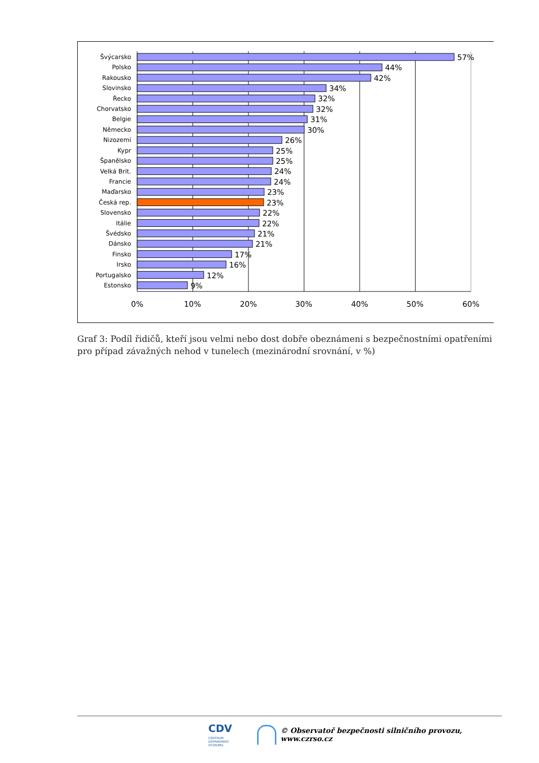Švýcarsko
Polsko
Rakousko
Slovinsko
Řecko
Chorvatsko
Belgie
Německo
Nizozemí
Kypr
Španělsko
Velká Brit.
Francie
Maďarsko
Česká rep.
Slovensko
Itálie
Švédsko
Dánsko
Finsko
Irsko
Portugalsko
Estonsko
57%
44%
42%
34%
32%
32%
31%
30%
26%
25%
25%
24%
24%
23%
23%
22%
22%
21%
21%
17%
16%
12%
9%
0%
10%
20%
30%
40%
50%
60%
Graf 3: Podíl řidičů, kteří jsou velmi nebo dost dobře obeznámeni s bezpečnostními opatřeními pro případ závažných nehod v tunelech (mezinárodní srovnání, v %)
CDV CENTRUM
DOPRAVNÍHO
VÝZKUMU © Observatoř bezpečnosti silničního provozu, www.czrso.cz